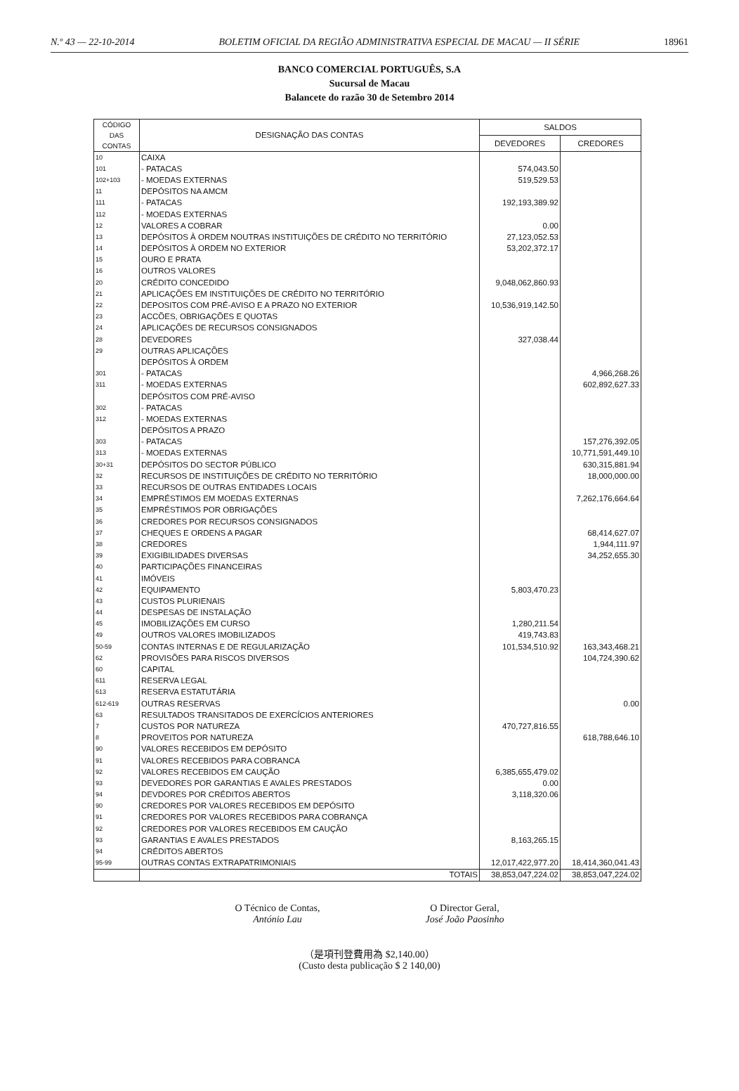N.º 43 — 22-10-2014 BOLETIM OFICIAL DA REGIÃO ADMINISTRATIVA ESPECIAL DE MACAU — II SÉRIE 18961
BANCO COMERCIAL PORTUGUÊS, S.A
Sucursal de Macau
Balancete do razão 30 de Setembro 2014
| CÓDIGO DAS CONTAS | DESIGNAÇÃO DAS CONTAS | SALDOS | |
| --- | --- | --- | --- |
| | | DEVEDORES | CREDORES |
| 10 | CAIXA | | |
| 101 | - PATACAS | 574,043.50 | |
| 102+103 | - MOEDAS EXTERNAS | 519,529.53 | |
| 11 | DEPÓSITOS NA AMCM | | |
| 111 | - PATACAS | 192,193,389.92 | |
| 112 | - MOEDAS EXTERNAS | | |
| 12 | VALORES A COBRAR | 0.00 | |
| 13 | DEPÓSITOS À ORDEM NOUTRAS INSTITUIÇÕES DE CRÉDITO NO TERRITÓRIO | 27,123,052.53 | |
| 14 | DEPÓSITOS À ORDEM NO EXTERIOR | 53,202,372.17 | |
| 15 | OURO E PRATA | | |
| 16 | OUTROS VALORES | | |
| 20 | CRÉDITO CONCEDIDO | 9,048,062,860.93 | |
| 21 | APLICAÇÕES EM INSTITUIÇÕES DE CRÉDITO NO TERRITÓRIO | | |
| 22 | DEPOSITOS COM PRÉ-AVISO E A PRAZO NO EXTERIOR | 10,536,919,142.50 | |
| 23 | ACCÕES, OBRIGAÇÕES E QUOTAS | | |
| 24 | APLICAÇÕES DE RECURSOS CONSIGNADOS | | |
| 28 | DEVEDORES | 327,038.44 | |
| 29 | OUTRAS APLICAÇÕES | | |
| | DEPÓSITOS À ORDEM | | |
| 301 | - PATACAS | | 4,966,268.26 |
| 311 | - MOEDAS EXTERNAS | | 602,892,627.33 |
| | DEPÓSITOS COM PRÉ-AVISO | | |
| 302 | - PATACAS | | |
| 312 | - MOEDAS EXTERNAS | | |
| | DEPÓSITOS A PRAZO | | |
| 303 | - PATACAS | | 157,276,392.05 |
| 313 | - MOEDAS EXTERNAS | | 10,771,591,449.10 |
| 30+31 | DEPÓSITOS DO SECTOR PÚBLICO | | 630,315,881.94 |
| 32 | RECURSOS DE INSTITUIÇÕES DE CRÉDITO NO TERRITÓRIO | | 18,000,000.00 |
| 33 | RECURSOS DE OUTRAS ENTIDADES LOCAIS | | |
| 34 | EMPRÉSTIMOS EM MOEDAS EXTERNAS | | 7,262,176,664.64 |
| 35 | EMPRÉSTIMOS POR OBRIGAÇÕES | | |
| 36 | CREDORES POR RECURSOS CONSIGNADOS | | |
| 37 | CHEQUES E ORDENS A PAGAR | | 68,414,627.07 |
| 38 | CREDORES | | 1,944,111.97 |
| 39 | EXIGIBILIDADES DIVERSAS | | 34,252,655.30 |
| 40 | PARTICIPAÇÕES FINANCEIRAS | | |
| 41 | IMÓVEIS | | |
| 42 | EQUIPAMENTO | 5,803,470.23 | |
| 43 | CUSTOS PLURIENAIS | | |
| 44 | DESPESAS DE INSTALAÇÃO | | |
| 45 | IMOBILIZAÇÕES EM CURSO | 1,280,211.54 | |
| 49 | OUTROS VALORES IMOBILIZADOS | 419,743.83 | |
| 50-59 | CONTAS INTERNAS E DE REGULARIZAÇÃO | 101,534,510.92 | 163,343,468.21 |
| 62 | PROVISÕES PARA RISCOS DIVERSOS | | 104,724,390.62 |
| 60 | CAPITAL | | |
| 611 | RESERVA LEGAL | | |
| 613 | RESERVA ESTATUTÁRIA | | |
| 612-619 | OUTRAS RESERVAS | | 0.00 |
| 63 | RESULTADOS TRANSITADOS DE EXERCÍCIOS ANTERIORES | | |
| 7 | CUSTOS POR NATUREZA | 470,727,816.55 | |
| 8 | PROVEITOS POR NATUREZA | | 618,788,646.10 |
| 90 | VALORES RECEBIDOS EM DEPÓSITO | | |
| 91 | VALORES RECEBIDOS PARA COBRANCA | | |
| 92 | VALORES RECEBIDOS EM CAUÇÃO | 6,385,655,479.02 | |
| 93 | DEVEDORES POR GARANTIAS E AVALES PRESTADOS | 0.00 | |
| 94 | DEVDORES POR CRÉDITOS ABERTOS | 3,118,320.06 | |
| 90 | CREDORES POR VALORES RECEBIDOS EM DEPÓSITO | | |
| 91 | CREDORES POR VALORES RECEBIDOS PARA COBRANÇA | | |
| 92 | CREDORES POR VALORES RECEBIDOS EM CAUÇÃO | | |
| 93 | GARANTIAS E AVALES PRESTADOS | 8,163,265.15 | |
| 94 | CRÉDITOS ABERTOS | | |
| 95-99 | OUTRAS CONTAS EXTRAPATRIMONIAIS | 12,017,422,977.20 | 18,414,360,041.43 |
| | TOTAIS | 38,853,047,224.02 | 38,853,047,224.02 |
O Técnico de Contas,
António Lau
O Director Geral,
José João Paosinho
（是項刊登費用為 $2,140.00）
(Custo desta publicação $ 2 140,00)